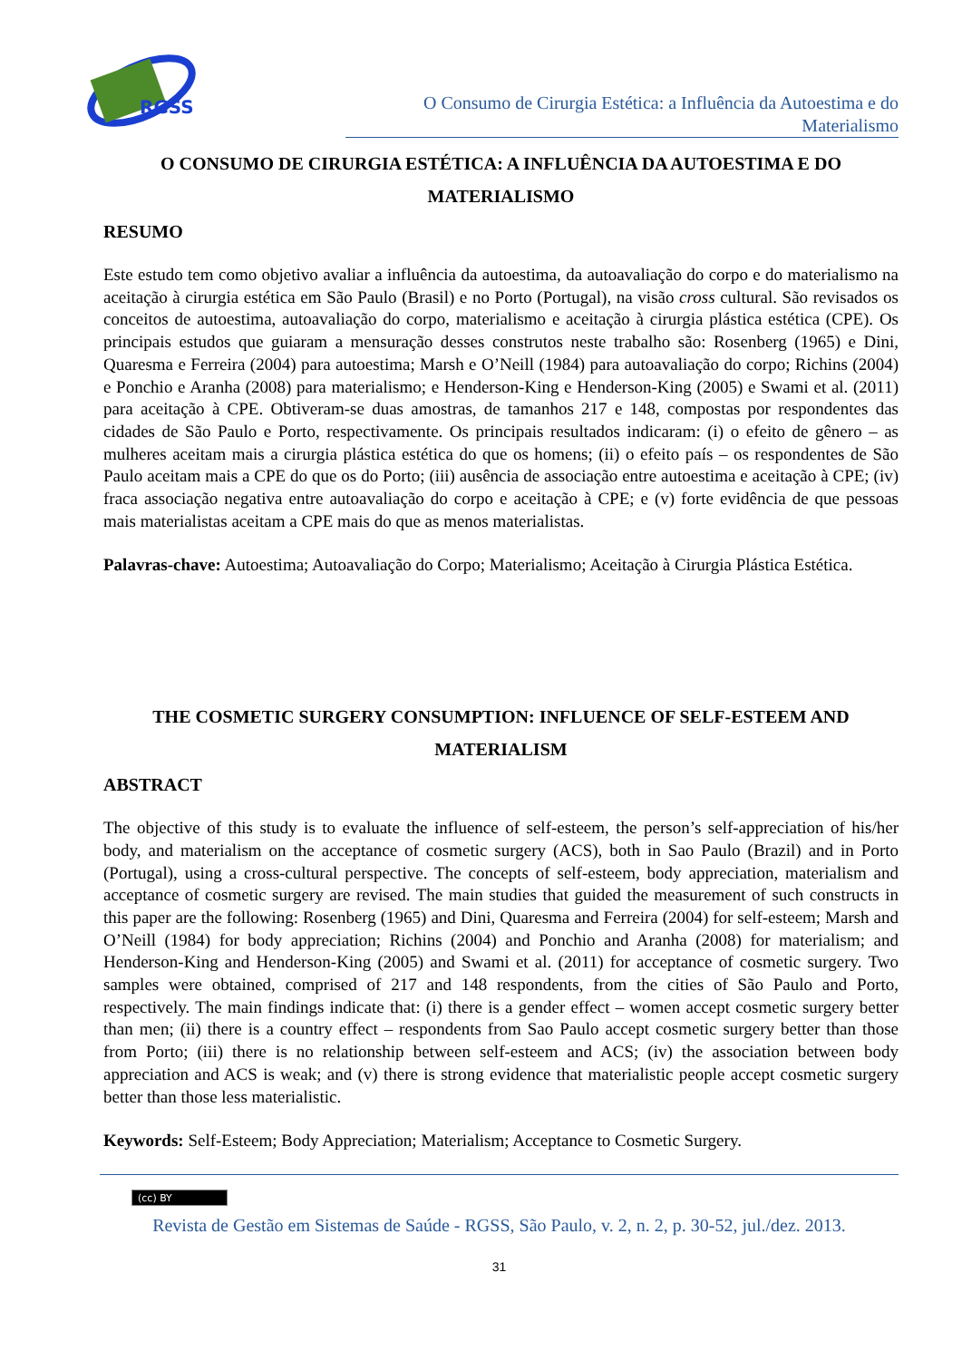RGSS
O Consumo de Cirurgia Estética: a Influência da Autoestima e do Materialismo
O CONSUMO DE CIRURGIA ESTÉTICA: A INFLUÊNCIA DA AUTOESTIMA E DO MATERIALISMO
RESUMO
Este estudo tem como objetivo avaliar a influência da autoestima, da autoavaliação do corpo e do materialismo na aceitação à cirurgia estética em São Paulo (Brasil) e no Porto (Portugal), na visão cross cultural. São revisados os conceitos de autoestima, autoavaliação do corpo, materialismo e aceitação à cirurgia plástica estética (CPE). Os principais estudos que guiaram a mensuração desses construtos neste trabalho são: Rosenberg (1965) e Dini, Quaresma e Ferreira (2004) para autoestima; Marsh e O’Neill (1984) para autoavaliação do corpo; Richins (2004) e Ponchio e Aranha (2008) para materialismo; e Henderson-King e Henderson-King (2005) e Swami et al. (2011) para aceitação à CPE. Obtiveram-se duas amostras, de tamanhos 217 e 148, compostas por respondentes das cidades de São Paulo e Porto, respectivamente. Os principais resultados indicaram: (i) o efeito de gênero – as mulheres aceitam mais a cirurgia plástica estética do que os homens; (ii) o efeito país – os respondentes de São Paulo aceitam mais a CPE do que os do Porto; (iii) ausência de associação entre autoestima e aceitação à CPE; (iv) fraca associação negativa entre autoavaliação do corpo e aceitação à CPE; e (v) forte evidência de que pessoas mais materialistas aceitam a CPE mais do que as menos materialistas.
Palavras-chave: Autoestima; Autoavaliação do Corpo; Materialismo; Aceitação à Cirurgia Plástica Estética.
THE COSMETIC SURGERY CONSUMPTION: INFLUENCE OF SELF-ESTEEM AND MATERIALISM
ABSTRACT
The objective of this study is to evaluate the influence of self-esteem, the person’s self-appreciation of his/her body, and materialism on the acceptance of cosmetic surgery (ACS), both in Sao Paulo (Brazil) and in Porto (Portugal), using a cross-cultural perspective. The concepts of self-esteem, body appreciation, materialism and acceptance of cosmetic surgery are revised. The main studies that guided the measurement of such constructs in this paper are the following: Rosenberg (1965) and Dini, Quaresma and Ferreira (2004) for self-esteem; Marsh and O’Neill (1984) for body appreciation; Richins (2004) and Ponchio and Aranha (2008) for materialism; and Henderson-King and Henderson-King (2005) and Swami et al. (2011) for acceptance of cosmetic surgery. Two samples were obtained, comprised of 217 and 148 respondents, from the cities of São Paulo and Porto, respectively. The main findings indicate that: (i) there is a gender effect – women accept cosmetic surgery better than men; (ii) there is a country effect – respondents from Sao Paulo accept cosmetic surgery better than those from Porto; (iii) there is no relationship between self-esteem and ACS; (iv) the association between body appreciation and ACS is weak; and (v) there is strong evidence that materialistic people accept cosmetic surgery better than those less materialistic.
Keywords: Self-Esteem; Body Appreciation; Materialism; Acceptance to Cosmetic Surgery.
(cc) BY
Revista de Gestão em Sistemas de Saúde - RGSS, São Paulo, v. 2, n. 2, p. 30-52, jul./dez. 2013.
31